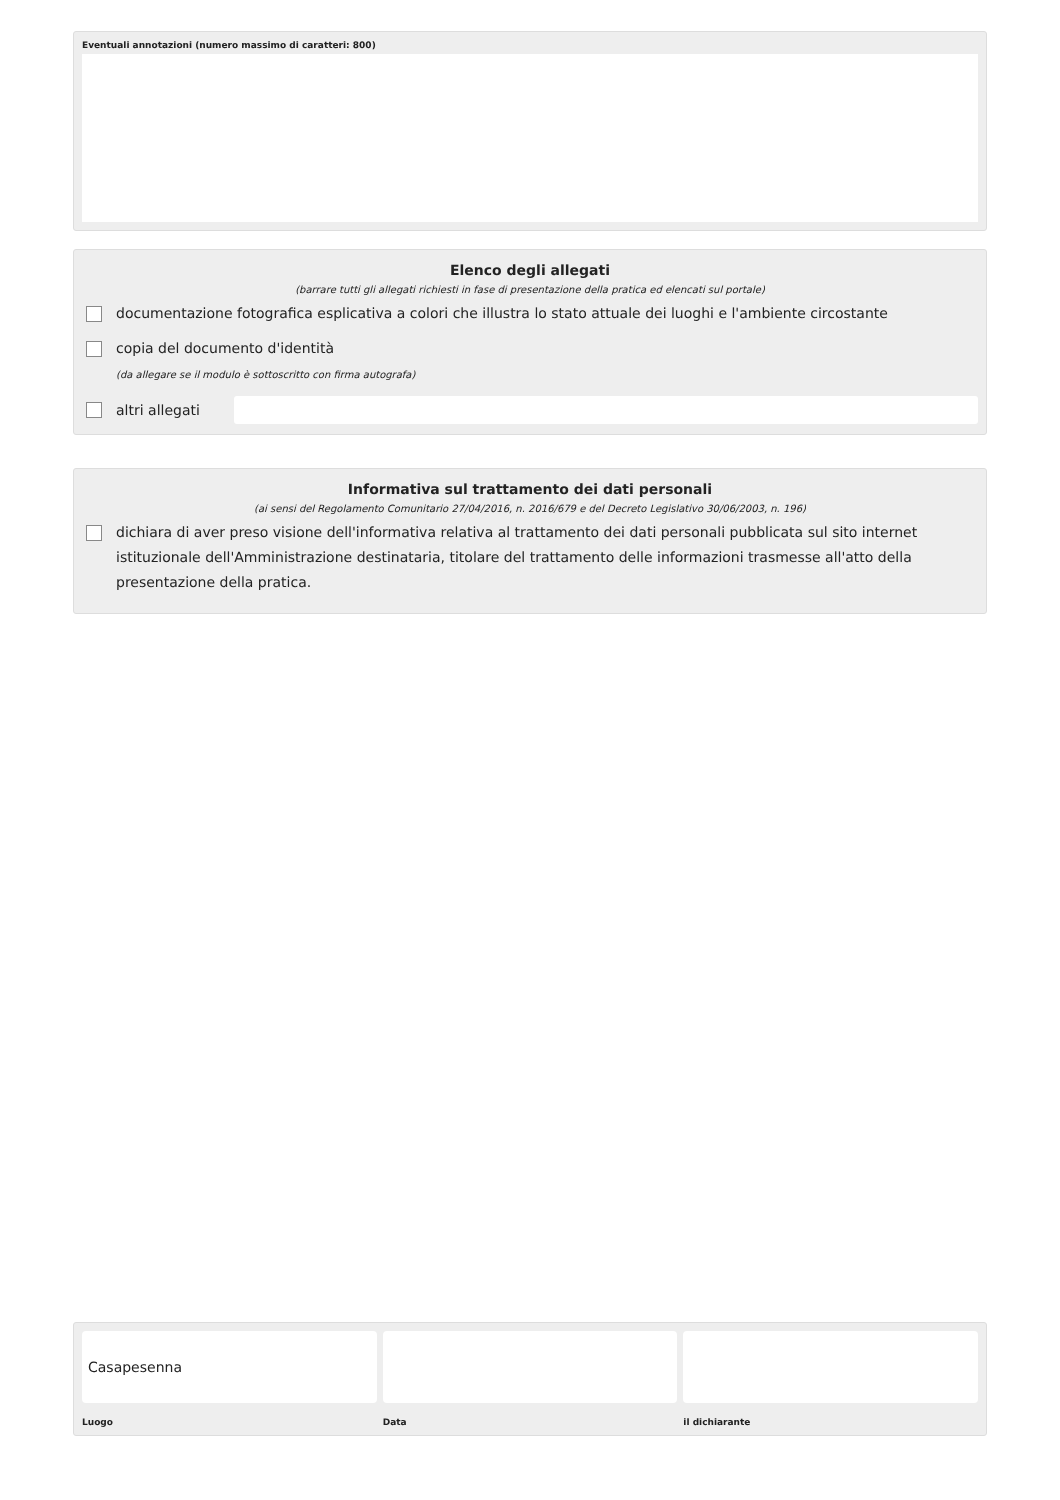Eventuali annotazioni (numero massimo di caratteri: 800)
Elenco degli allegati
(barrare tutti gli allegati richiesti in fase di presentazione della pratica ed elencati sul portale)
documentazione fotografica esplicativa a colori che illustra lo stato attuale dei luoghi e l'ambiente circostante
copia del documento d'identità
(da allegare se il modulo è sottoscritto con firma autografa)
altri allegati
Informativa sul trattamento dei dati personali
(ai sensi del Regolamento Comunitario 27/04/2016, n. 2016/679 e del Decreto Legislativo 30/06/2003, n. 196)
dichiara di aver preso visione dell'informativa relativa al trattamento dei dati personali pubblicata sul sito internet istituzionale dell'Amministrazione destinataria, titolare del trattamento delle informazioni trasmesse all'atto della presentazione della pratica.
Casapesenna
Luogo
Data il dichiarante